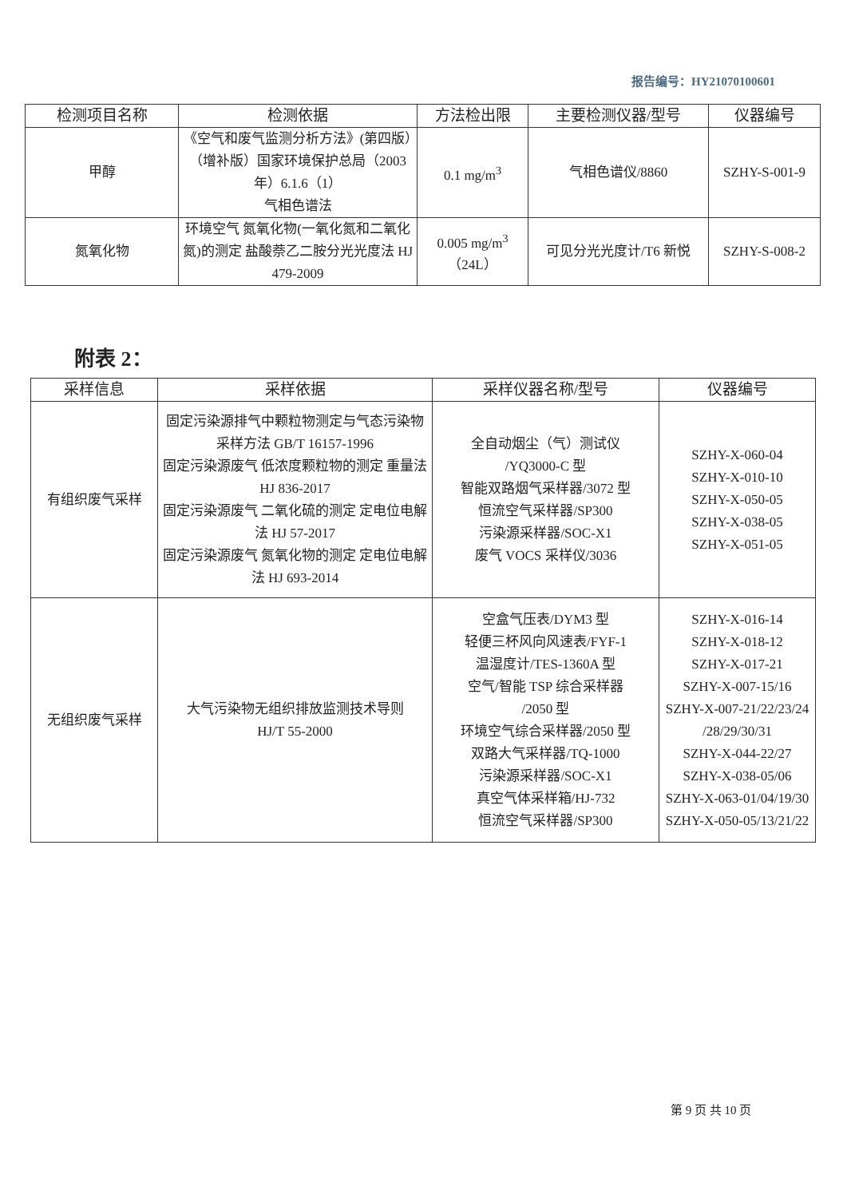报告编号：HY21070100601
| 检测项目名称 | 检测依据 | 方法检出限 | 主要检测仪器/型号 | 仪器编号 |
| --- | --- | --- | --- | --- |
| 甲醇 | 《空气和废气监测分析方法》(第四版）（增补版）国家环境保护总局（2003 年）6.1.6（1） 气相色谱法 | 0.1 mg/m<sup>3</sup> | 气相色谱仪/8860 | SZHY-S-001-9 |
| 氮氧化物 | 环境空气 氮氧化物(一氧化氮和二氧化氮)的测定 盐酸萘乙二胺分光光度法 HJ 479-2009 | 0.005 mg/m<sup>3</sup> （24L） | 可见分光光度计/T6 新悦 | SZHY-S-008-2 |
附表 2：
| 采样信息 | 采样依据 | 采样仪器名称/型号 | 仪器编号 |
| --- | --- | --- | --- |
| 有组织废气采样 | 固定污染源排气中颗粒物测定与气态污染物采样方法 GB/T 16157-1996 固定污染源废气 低浓度颗粒物的测定 重量法 HJ 836-2017 固定污染源废气 二氧化硫的测定 定电位电解法 HJ 57-2017 固定污染源废气 氮氧化物的测定 定电位电解法 HJ 693-2014 | 全自动烟尘（气）测试仪 /YQ3000-C 型 智能双路烟气采样器/3072 型 恒流空气采样器/SP300 污染源采样器/SOC-X1 废气 VOCS 采样仪/3036 | SZHY-X-060-04 SZHY-X-010-10 SZHY-X-050-05 SZHY-X-038-05 SZHY-X-051-05 |
| 无组织废气采样 | 大气污染物无组织排放监测技术导则 HJ/T 55-2000 | 空盒气压表/DYM3 型 轻便三杯风向风速表/FYF-1 温湿度计/TES-1360A 型 空气/智能 TSP 综合采样器 /2050 型 环境空气综合采样器/2050 型 双路大气采样器/TQ-1000 污染源采样器/SOC-X1 真空气体采样箱/HJ-732 恒流空气采样器/SP300 | SZHY-X-016-14 SZHY-X-018-12 SZHY-X-017-21 SZHY-X-007-15/16 SZHY-X-007-21/22/23/24 /28/29/30/31 SZHY-X-044-22/27 SZHY-X-038-05/06 SZHY-X-063-01/04/19/30 SZHY-X-050-05/13/21/22 |
第 9 页 共 10 页